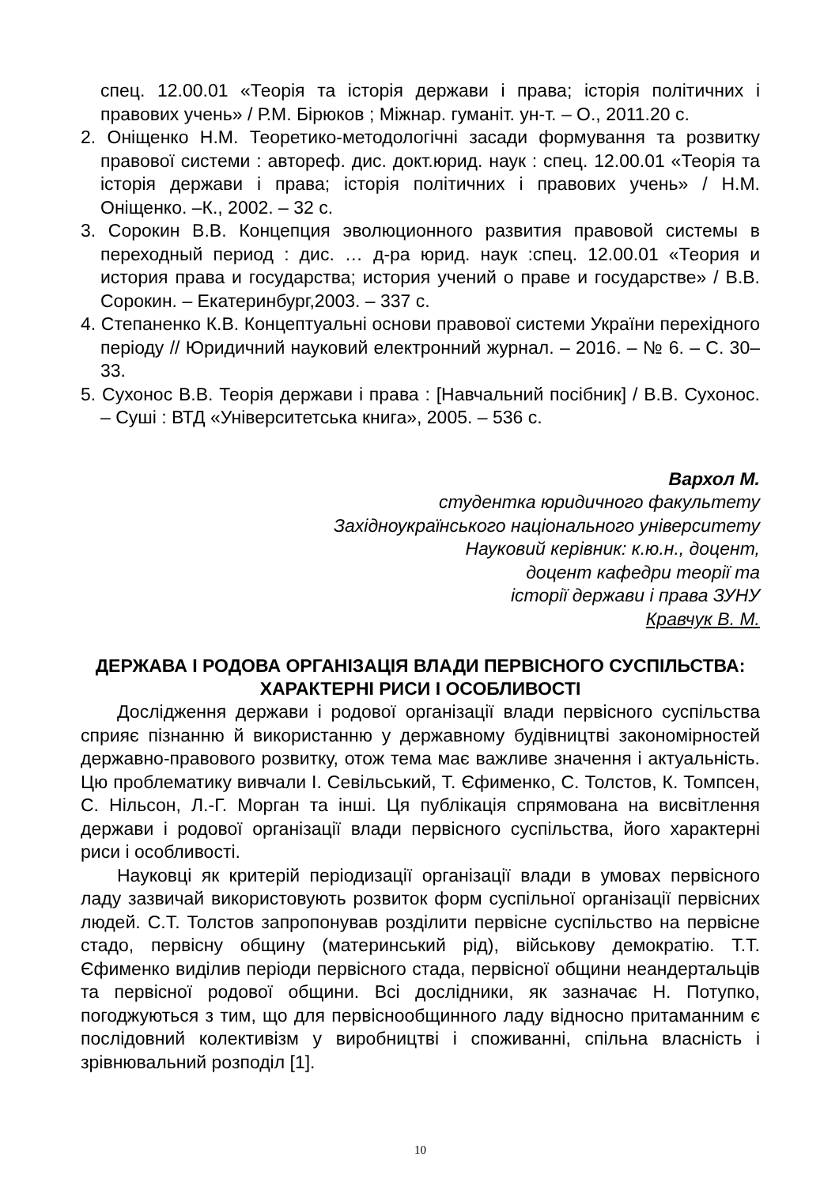спец. 12.00.01 «Теорія та історія держави і права; історія політичних і правових учень» / Р.М. Бірюков ; Міжнар. гуманіт. ун-т. – О., 2011.20 с.
2. Оніщенко Н.М. Теоретико-методологічні засади формування та розвитку правової системи : автореф. дис. докт.юрид. наук : спец. 12.00.01 «Теорія та історія держави і права; історія політичних і правових учень» / Н.М. Оніщенко. –К., 2002. – 32 с.
3. Сорокин В.В. Концепция эволюционного развития правовой системы в переходный период : дис. … д-ра юрид. наук :спец. 12.00.01 «Теория и история права и государства; история учений о праве и государстве» / В.В. Сорокин. – Екатеринбург,2003. – 337 с.
4. Степаненко К.В. Концептуальні основи правової системи України перехідного періоду // Юридичний науковий електронний журнал. – 2016. – № 6. – С. 30–33.
5. Сухонос В.В. Теорія держави і права : [Навчальний посібник] / В.В. Сухонос. – Суші : ВТД «Університетська книга», 2005. – 536 с.
Вархол М.
студентка юридичного факультету
Західноукраїнського національного університету
Науковий керівник: к.ю.н., доцент,
доцент кафедри теорії та
історії держави і права ЗУНУ
Кравчук В. М.
ДЕРЖАВА І РОДОВА ОРГАНІЗАЦІЯ ВЛАДИ ПЕРВІСНОГО СУСПІЛЬСТВА: ХАРАКТЕРНІ РИСИ І ОСОБЛИВОСТІ
Дослідження держави і родової організації влади первісного суспільства сприяє пізнанню й використанню у державному будівництві закономірностей державно-правового розвитку, отож тема має важливе значення і актуальність. Цю проблематику вивчали І. Севільський, Т. Єфименко, С. Толстов, К. Томпсен, С. Нільсон, Л.-Г. Морган та інші. Ця публікація спрямована на висвітлення держави і родової організації влади первісного суспільства, його характерні риси і особливості.
Науковці як критерій періодизації організації влади в умовах первісного ладу зазвичай використовують розвиток форм суспільної організації первісних людей. С.Т. Толстов запропонував розділити первісне суспільство на первісне стадо, первісну общину (материнський рід), військову демократію. Т.Т. Єфименко виділив періоди первісного стада, первісної общини неандертальців та первісної родової общини. Всі дослідники, як зазначає Н. Потупко, погоджуються з тим, що для первіснообщинного ладу відносно притаманним є послідовний колективізм у виробництві і споживанні, спільна власність і зрівнювальний розподіл [1].
10